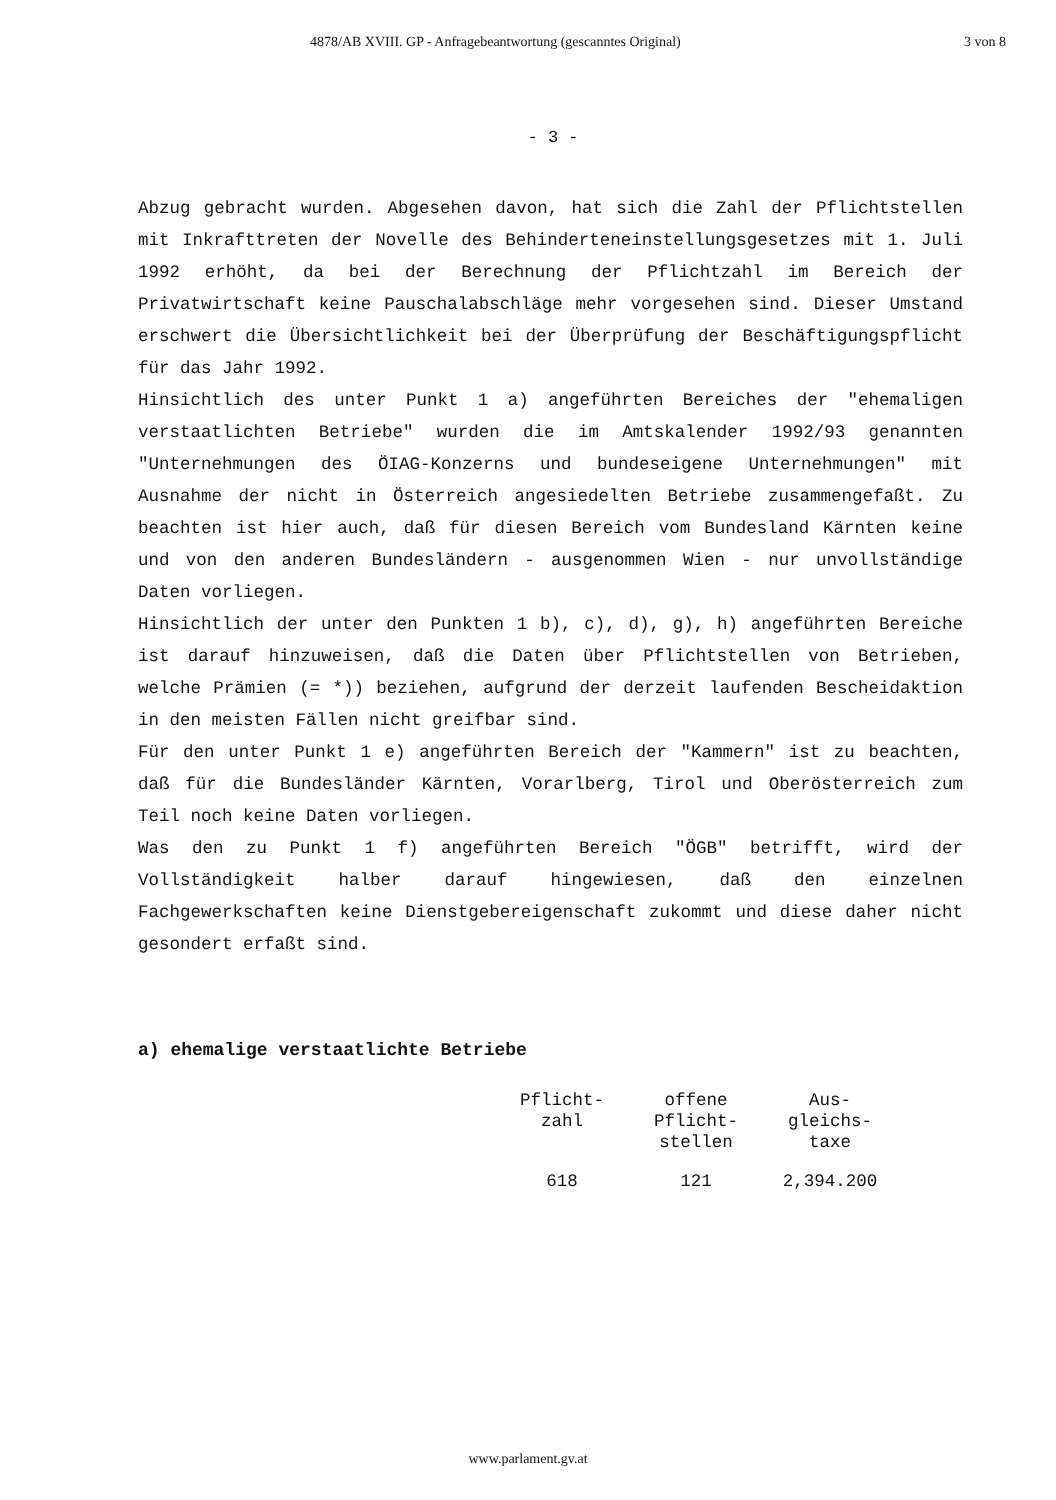4878/AB XVIII. GP - Anfragebeantwortung (gescanntes Original) 3 von 8
- 3 -
Abzug gebracht wurden. Abgesehen davon, hat sich die Zahl der Pflichtstellen mit Inkrafttreten der Novelle des Behinderteneinstellungsgesetzes mit 1. Juli 1992 erhöht, da bei der Berechnung der Pflichtzahl im Bereich der Privatwirtschaft keine Pauschalabschläge mehr vorgesehen sind. Dieser Umstand erschwert die Übersichtlichkeit bei der Überprüfung der Beschäftigungspflicht für das Jahr 1992.
Hinsichtlich des unter Punkt 1 a) angeführten Bereiches der "ehemaligen verstaatlichten Betriebe" wurden die im Amtskalender 1992/93 genannten "Unternehmungen des ÖIAG-Konzerns und bundeseigene Unternehmungen" mit Ausnahme der nicht in Österreich angesiedelten Betriebe zusammengefaßt. Zu beachten ist hier auch, daß für diesen Bereich vom Bundesland Kärnten keine und von den anderen Bundesländern - ausgenommen Wien - nur unvollständige Daten vorliegen.
Hinsichtlich der unter den Punkten 1 b), c), d), g), h) angeführten Bereiche ist darauf hinzuweisen, daß die Daten über Pflichtstellen von Betrieben, welche Prämien (= *)) beziehen, aufgrund der derzeit laufenden Bescheidaktion in den meisten Fällen nicht greifbar sind.
Für den unter Punkt 1 e) angeführten Bereich der "Kammern" ist zu beachten, daß für die Bundesländer Kärnten, Vorarlberg, Tirol und Oberösterreich zum Teil noch keine Daten vorliegen.
Was den zu Punkt 1 f) angeführten Bereich "ÖGB" betrifft, wird der Vollständigkeit halber darauf hingewiesen, daß den einzelnen Fachgewerkschaften keine Dienstgebereigenschaft zukommt und diese daher nicht gesondert erfaßt sind.
a) ehemalige verstaatlichte Betriebe
| Pflicht- zahl | offene Pflicht- stellen | Aus- gleichs- taxe |
| --- | --- | --- |
| 618 | 121 | 2,394.200 |
www.parlament.gv.at